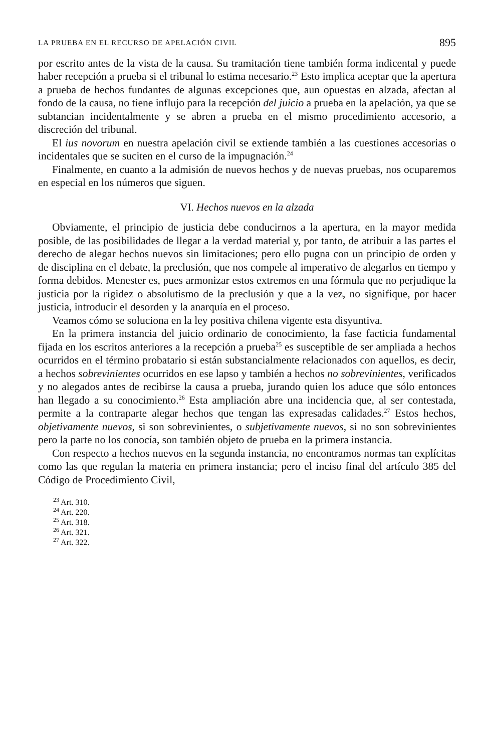LA PRUEBA EN EL RECURSO DE APELACIÓN CIVIL 895
por escrito antes de la vista de la causa. Su tramitación tiene también forma indicental y puede haber recepción a prueba si el tribunal lo estima necesario.<sup>23</sup> Esto implica aceptar que la apertura a prueba de hechos fundantes de algunas excepciones que, aun opuestas en alzada, afectan al fondo de la causa, no tiene influjo para la recepción del juicio a prueba en la apelación, ya que se subtancian incidentalmente y se abren a prueba en el mismo procedimiento accesorio, a discreción del tribunal.
El ius novorum en nuestra apelación civil se extiende también a las cuestiones accesorias o incidentales que se suciten en el curso de la impugnación.<sup>24</sup>
Finalmente, en cuanto a la admisión de nuevos hechos y de nuevas pruebas, nos ocuparemos en especial en los números que siguen.
VI. Hechos nuevos en la alzada
Obviamente, el principio de justicia debe conducirnos a la apertura, en la mayor medida posible, de las posibilidades de llegar a la verdad material y, por tanto, de atribuir a las partes el derecho de alegar hechos nuevos sin limitaciones; pero ello pugna con un principio de orden y de disciplina en el debate, la preclusión, que nos compele al imperativo de alegarlos en tiempo y forma debidos. Menester es, pues armonizar estos extremos en una fórmula que no perjudique la justicia por la rigidez o absolutismo de la preclusión y que a la vez, no signifique, por hacer justicia, introducir el desorden y la anarquía en el proceso.
Veamos cómo se soluciona en la ley positiva chilena vigente esta disyuntiva.
En la primera instancia del juicio ordinario de conocimiento, la fase facticia fundamental fijada en los escritos anteriores a la recepción a prueba<sup>25</sup> es susceptible de ser ampliada a hechos ocurridos en el término probatario si están substancialmente relacionados con aquellos, es decir, a hechos sobrevinientes ocurridos en ese lapso y también a hechos no sobrevinientes, verificados y no alegados antes de recibirse la causa a prueba, jurando quien los aduce que sólo entonces han llegado a su conocimiento.<sup>26</sup> Esta ampliación abre una incidencia que, al ser contestada, permite a la contraparte alegar hechos que tengan las expresadas calidades.<sup>27</sup> Estos hechos, objetivamente nuevos, si son sobrevinientes, o subjetivamente nuevos, si no son sobrevinientes pero la parte no los conocía, son también objeto de prueba en la primera instancia.
Con respecto a hechos nuevos en la segunda instancia, no encontramos normas tan explícitas como las que regulan la materia en primera instancia; pero el inciso final del artículo 385 del Código de Procedimiento Civil,
<sup>23</sup> Art. 310.
<sup>24</sup> Art. 220.
<sup>25</sup> Art. 318.
<sup>26</sup> Art. 321.
<sup>27</sup> Art. 322.